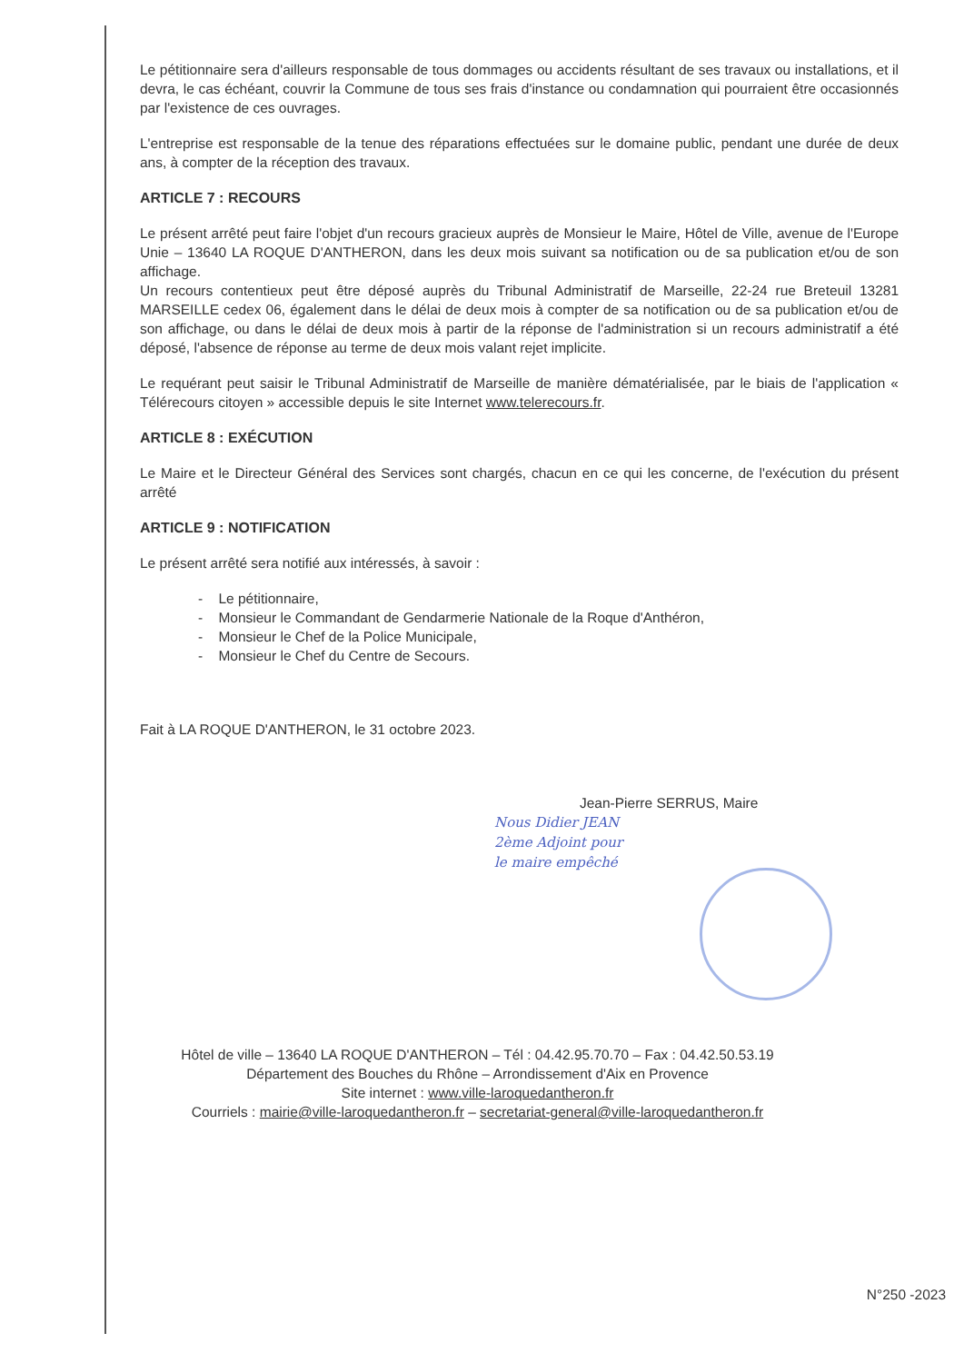Le pétitionnaire sera d'ailleurs responsable de tous dommages ou accidents résultant de ses travaux ou installations, et il devra, le cas échéant, couvrir la Commune de tous ses frais d'instance ou condamnation qui pourraient être occasionnés par l'existence de ces ouvrages.
L'entreprise est responsable de la tenue des réparations effectuées sur le domaine public, pendant une durée de deux ans, à compter de la réception des travaux.
ARTICLE 7 : RECOURS
Le présent arrêté peut faire l'objet d'un recours gracieux auprès de Monsieur le Maire, Hôtel de Ville, avenue de l'Europe Unie – 13640 LA ROQUE D'ANTHERON, dans les deux mois suivant sa notification ou de sa publication et/ou de son affichage.
Un recours contentieux peut être déposé auprès du Tribunal Administratif de Marseille, 22-24 rue Breteuil 13281 MARSEILLE cedex 06, également dans le délai de deux mois à compter de sa notification ou de sa publication et/ou de son affichage, ou dans le délai de deux mois à partir de la réponse de l'administration si un recours administratif a été déposé, l'absence de réponse au terme de deux mois valant rejet implicite.
Le requérant peut saisir le Tribunal Administratif de Marseille de manière dématérialisée, par le biais de l'application « Télérecours citoyen » accessible depuis le site Internet www.telerecours.fr.
ARTICLE 8 : EXÉCUTION
Le Maire et le Directeur Général des Services sont chargés, chacun en ce qui les concerne, de l'exécution du présent arrêté
ARTICLE 9 : NOTIFICATION
Le présent arrêté sera notifié aux intéressés, à savoir :
- Le pétitionnaire,
- Monsieur le Commandant de Gendarmerie Nationale de la Roque d'Anthéron,
- Monsieur le Chef de la Police Municipale,
- Monsieur le Chef du Centre de Secours.
Fait à LA ROQUE D'ANTHERON, le 31 octobre 2023.
Jean-Pierre SERRUS, Maire
Nous Didier JEAN
2ème Adjoint pour
le maire empêché
Hôtel de ville – 13640 LA ROQUE D'ANTHERON – Tél : 04.42.95.70.70 – Fax : 04.42.50.53.19
Département des Bouches du Rhône – Arrondissement d'Aix en Provence
Site internet : www.ville-laroquedantheron.fr
Courriels : mairie@ville-laroquedantheron.fr – secretariat-general@ville-laroquedantheron.fr
N°250 -2023